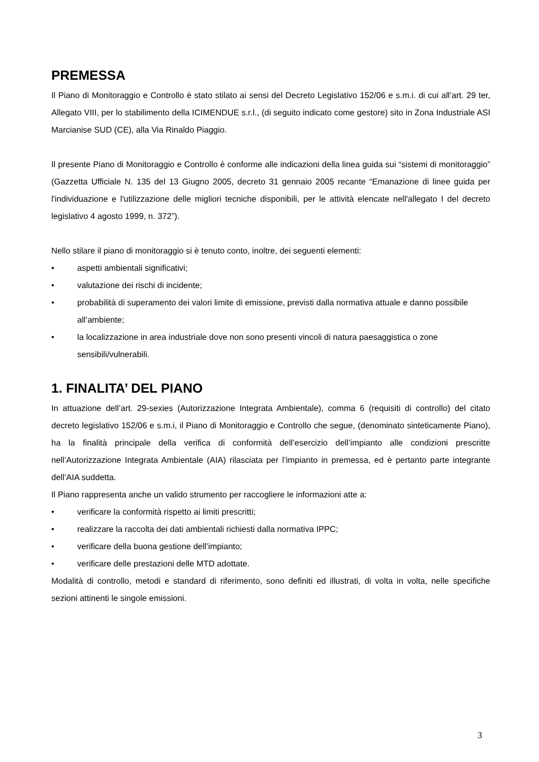PREMESSA
Il Piano di Monitoraggio e Controllo è stato stilato ai sensi del Decreto Legislativo 152/06 e s.m.i. di cui all’art. 29 ter, Allegato VIII, per lo stabilimento della ICIMENDUE s.r.l., (di seguito indicato come gestore) sito in Zona Industriale ASI Marcianise SUD (CE), alla Via Rinaldo Piaggio.
Il presente Piano di Monitoraggio e Controllo è conforme alle indicazioni della linea guida sui “sistemi di monitoraggio” (Gazzetta Ufficiale N. 135 del 13 Giugno 2005, decreto 31 gennaio 2005 recante “Emanazione di linee guida per l'individuazione e l'utilizzazione delle migliori tecniche disponibili, per le attività elencate nell'allegato I del decreto legislativo 4 agosto 1999, n. 372”).
Nello stilare il piano di monitoraggio si è tenuto conto, inoltre, dei seguenti elementi:
• aspetti ambientali significativi;
• valutazione dei rischi di incidente;
• probabilità di superamento dei valori limite di emissione, previsti dalla normativa attuale e danno possibile all’ambiente;
• la localizzazione in area industriale dove non sono presenti vincoli di natura paesaggistica o zone sensibili/vulnerabili.
1. FINALITA’ DEL PIANO
In attuazione dell’art. 29-sexies (Autorizzazione Integrata Ambientale), comma 6 (requisiti di controllo) del citato decreto legislativo 152/06 e s.m.i, il Piano di Monitoraggio e Controllo che segue, (denominato sinteticamente Piano), ha la finalità principale della verifica di conformità dell’esercizio dell’impianto alle condizioni prescritte nell’Autorizzazione Integrata Ambientale (AIA) rilasciata per l’impianto in premessa, ed è pertanto parte integrante dell’AIA suddetta.
Il Piano rappresenta anche un valido strumento per raccogliere le informazioni atte a:
• verificare la conformità rispetto ai limiti prescritti;
• realizzare la raccolta dei dati ambientali richiesti dalla normativa IPPC;
• verificare della buona gestione dell’impianto;
• verificare delle prestazioni delle MTD adottate.
Modalità di controllo, metodi e standard di riferimento, sono definiti ed illustrati, di volta in volta, nelle specifiche sezioni attinenti le singole emissioni.
3